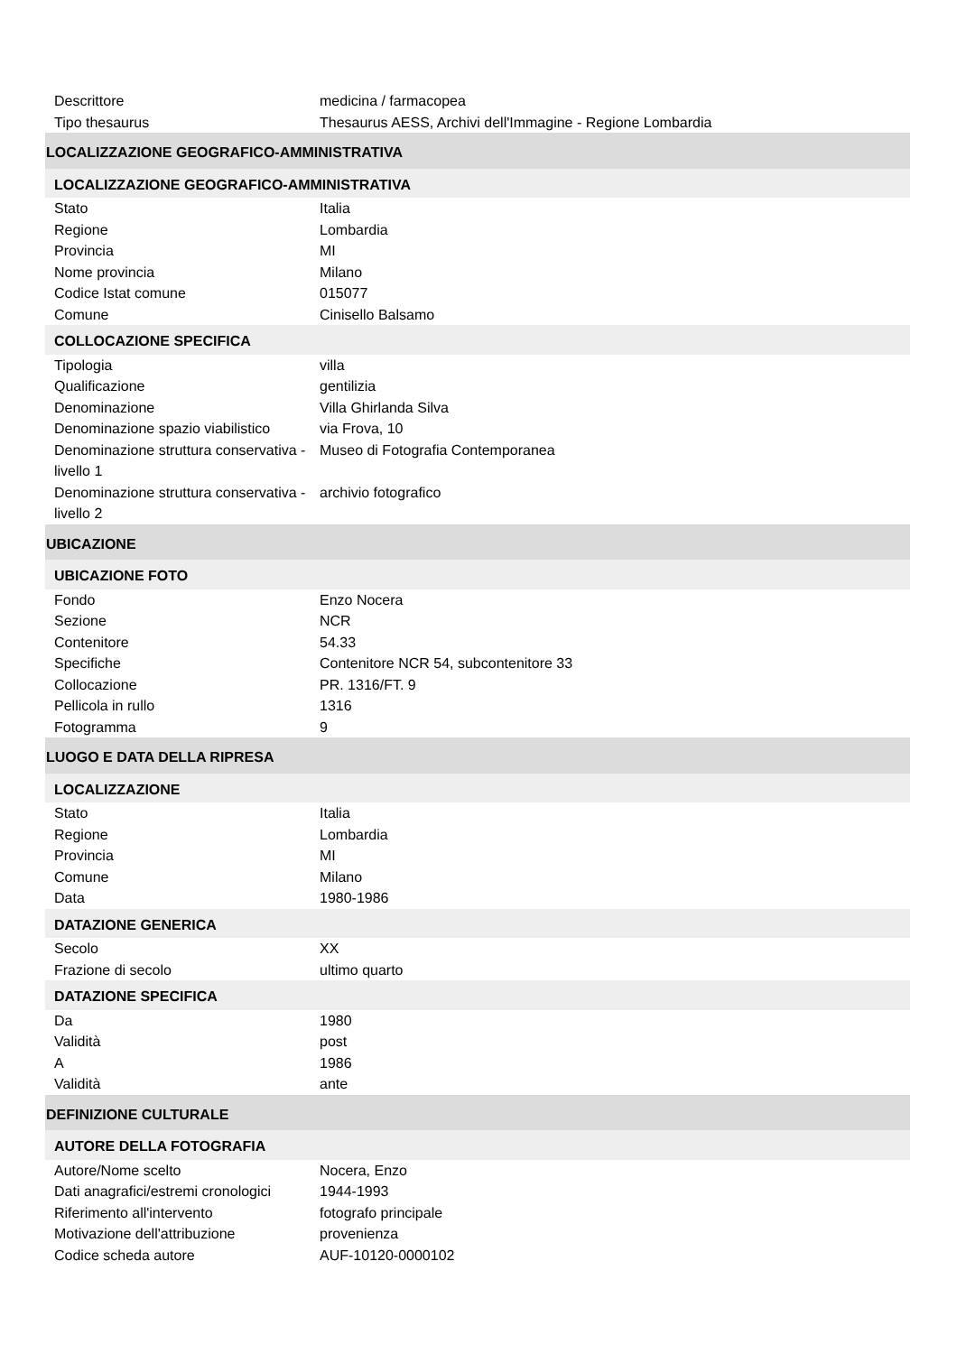| Descrittore | medicina / farmacopea |
| Tipo thesaurus | Thesaurus AESS, Archivi dell'Immagine - Regione Lombardia |
| LOCALIZZAZIONE GEOGRAFICO-AMMINISTRATIVA | |
| LOCALIZZAZIONE GEOGRAFICO-AMMINISTRATIVA | |
| Stato | Italia |
| Regione | Lombardia |
| Provincia | MI |
| Nome provincia | Milano |
| Codice Istat comune | 015077 |
| Comune | Cinisello Balsamo |
| COLLOCAZIONE SPECIFICA | |
| Tipologia | villa |
| Qualificazione | gentilizia |
| Denominazione | Villa Ghirlanda Silva |
| Denominazione spazio viabilistico | via Frova, 10 |
| Denominazione struttura conservativa - livello 1 | Museo di Fotografia Contemporanea |
| Denominazione struttura conservativa - livello 2 | archivio fotografico |
| UBICAZIONE | |
| UBICAZIONE FOTO | |
| Fondo | Enzo Nocera |
| Sezione | NCR |
| Contenitore | 54.33 |
| Specifiche | Contenitore NCR 54, subcontenitore 33 |
| Collocazione | PR. 1316/FT. 9 |
| Pellicola in rullo | 1316 |
| Fotogramma | 9 |
| LUOGO E DATA DELLA RIPRESA | |
| LOCALIZZAZIONE | |
| Stato | Italia |
| Regione | Lombardia |
| Provincia | MI |
| Comune | Milano |
| Data | 1980-1986 |
| DATAZIONE GENERICA | |
| Secolo | XX |
| Frazione di secolo | ultimo quarto |
| DATAZIONE SPECIFICA | |
| Da | 1980 |
| Validità | post |
| A | 1986 |
| Validità | ante |
| DEFINIZIONE CULTURALE | |
| AUTORE DELLA FOTOGRAFIA | |
| Autore/Nome scelto | Nocera, Enzo |
| Dati anagrafici/estremi cronologici | 1944-1993 |
| Riferimento all'intervento | fotografo principale |
| Motivazione dell'attribuzione | provenienza |
| Codice scheda autore | AUF-10120-0000102 |